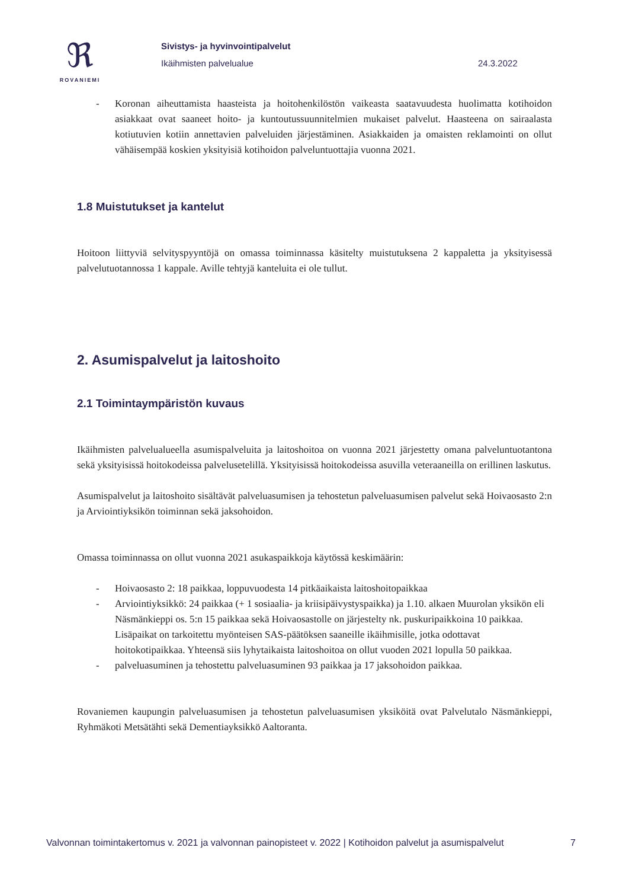ℜ
ROVANIEMI
Sivistys- ja hyvinvointipalvelut
Ikäihmisten palvelualue
24.3.2022
- Koronan aiheuttamista haasteista ja hoitohenkilöstön vaikeasta saatavuudesta huolimatta kotihoidon asiakkaat ovat saaneet hoito- ja kuntoutussuunnitelmien mukaiset palvelut. Haasteena on sairaalasta kotiutuvien kotiin annettavien palveluiden järjestäminen. Asiakkaiden ja omaisten reklamointi on ollut vähäisempää koskien yksityisiä kotihoidon palveluntuottajia vuonna 2021.
1.8 Muistutukset ja kantelut
Hoitoon liittyviä selvityspyyntöjä on omassa toiminnassa käsitelty muistutuksena 2 kappaletta ja yksityisessä palvelutuotannossa 1 kappale. Aville tehtyjä kanteluita ei ole tullut.
2. Asumispalvelut ja laitoshoito
2.1 Toimintaympäristön kuvaus
Ikäihmisten palvelualueella asumispalveluita ja laitoshoitoa on vuonna 2021 järjestetty omana palveluntuotantona sekä yksityisissä hoitokodeissa palvelusetelillä. Yksityisissä hoitokodeissa asuvilla veteraaneilla on erillinen laskutus.
Asumispalvelut ja laitoshoito sisältävät palveluasumisen ja tehostetun palveluasumisen palvelut sekä Hoivaosasto 2:n ja Arviointiyksikön toiminnan sekä jaksohoidon.
Omassa toiminnassa on ollut vuonna 2021 asukaspaikkoja käytössä keskimäärin:
- Hoivaosasto 2: 18 paikkaa, loppuvuodesta 14 pitkäaikaista laitoshoitopaikkaa
- Arviointiyksikkö: 24 paikkaa (+ 1 sosiaalia- ja kriisipäivystyspaikka) ja 1.10. alkaen Muurolan yksikön eli Näsmänkieppi os. 5:n 15 paikkaa sekä Hoivaosastolle on järjestelty nk. puskuripaikkoina 10 paikkaa. Lisäpaikat on tarkoitettu myönteisen SAS-päätöksen saaneille ikäihmisille, jotka odottavat hoitokotipaikkaa. Yhteensä siis lyhytaikaista laitoshoitoa on ollut vuoden 2021 lopulla 50 paikkaa.
- palveluasuminen ja tehostettu palveluasuminen 93 paikkaa ja 17 jaksohoidon paikkaa.
Rovaniemen kaupungin palveluasumisen ja tehostetun palveluasumisen yksiköitä ovat Palvelutalo Näsmänkieppi, Ryhmäkoti Metsätähti sekä Dementiayksikkö Aaltoranta.
Valvonnan toimintakertomus v. 2021 ja valvonnan painopisteet v. 2022 | Kotihoidon palvelut ja asumispalvelut 7